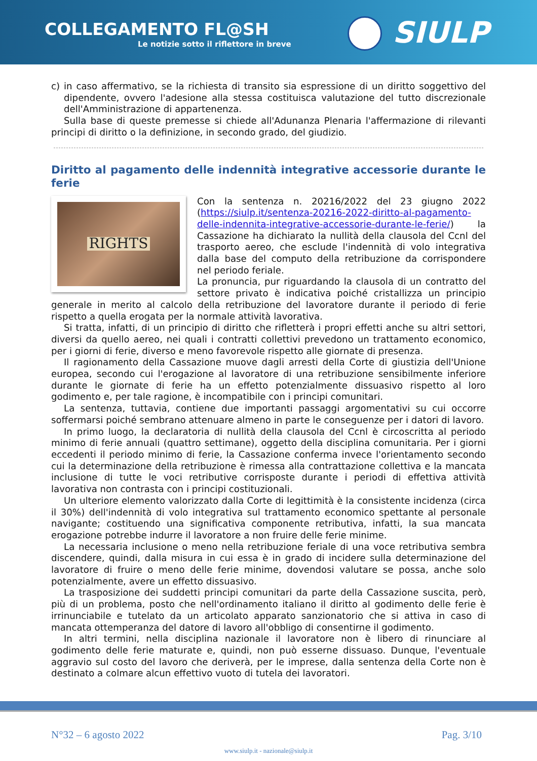COLLEGAMENTO FL@SH
Le notizie sotto il riflettore in breve
SIULP
c) in caso affermativo, se la richiesta di transito sia espressione di un diritto soggettivo del dipendente, ovvero l'adesione alla stessa costituisca valutazione del tutto discrezionale dell'Amministrazione di appartenenza.
Sulla base di queste premesse si chiede all'Adunanza Plenaria l'affermazione di rilevanti principi di diritto o la definizione, in secondo grado, del giudizio.
Diritto al pagamento delle indennità integrative accessorie durante le ferie
RIGHTS
Con la sentenza n. 20216/2022 del 23 giugno 2022 (https://siulp.it/sentenza-20216-2022-diritto-al-pagamento-delle-indennita-integrative-accessorie-durante-le-ferie/) la Cassazione ha dichiarato la nullità della clausola del Ccnl del trasporto aereo, che esclude l'indennità di volo integrativa dalla base del computo della retribuzione da corrispondere nel periodo feriale.
La pronuncia, pur riguardando la clausola di un contratto del settore privato è indicativa poiché cristallizza un principio generale in merito al calcolo della retribuzione del lavoratore durante il periodo di ferie rispetto a quella erogata per la normale attività lavorativa.
Si tratta, infatti, di un principio di diritto che rifletterà i propri effetti anche su altri settori, diversi da quello aereo, nei quali i contratti collettivi prevedono un trattamento economico, per i giorni di ferie, diverso e meno favorevole rispetto alle giornate di presenza.
Il ragionamento della Cassazione muove dagli arresti della Corte di giustizia dell'Unione europea, secondo cui l'erogazione al lavoratore di una retribuzione sensibilmente inferiore durante le giornate di ferie ha un effetto potenzialmente dissuasivo rispetto al loro godimento e, per tale ragione, è incompatibile con i principi comunitari.
La sentenza, tuttavia, contiene due importanti passaggi argomentativi su cui occorre soffermarsi poiché sembrano attenuare almeno in parte le conseguenze per i datori di lavoro.
In primo luogo, la declaratoria di nullità della clausola del Ccnl è circoscritta al periodo minimo di ferie annuali (quattro settimane), oggetto della disciplina comunitaria. Per i giorni eccedenti il periodo minimo di ferie, la Cassazione conferma invece l'orientamento secondo cui la determinazione della retribuzione è rimessa alla contrattazione collettiva e la mancata inclusione di tutte le voci retributive corrisposte durante i periodi di effettiva attività lavorativa non contrasta con i principi costituzionali.
Un ulteriore elemento valorizzato dalla Corte di legittimità è la consistente incidenza (circa il 30%) dell'indennità di volo integrativa sul trattamento economico spettante al personale navigante; costituendo una significativa componente retributiva, infatti, la sua mancata erogazione potrebbe indurre il lavoratore a non fruire delle ferie minime.
La necessaria inclusione o meno nella retribuzione feriale di una voce retributiva sembra discendere, quindi, dalla misura in cui essa è in grado di incidere sulla determinazione del lavoratore di fruire o meno delle ferie minime, dovendosi valutare se possa, anche solo potenzialmente, avere un effetto dissuasivo.
La trasposizione dei suddetti principi comunitari da parte della Cassazione suscita, però, più di un problema, posto che nell'ordinamento italiano il diritto al godimento delle ferie è irrinunciabile e tutelato da un articolato apparato sanzionatorio che si attiva in caso di mancata ottemperanza del datore di lavoro all'obbligo di consentirne il godimento.
In altri termini, nella disciplina nazionale il lavoratore non è libero di rinunciare al godimento delle ferie maturate e, quindi, non può esserne dissuaso. Dunque, l'eventuale aggravio sul costo del lavoro che deriverà, per le imprese, dalla sentenza della Corte non è destinato a colmare alcun effettivo vuoto di tutela dei lavoratori.
N°32 – 6 agosto 2022 Pag. 3/10
www.siulp.it - nazionale@siulp.it